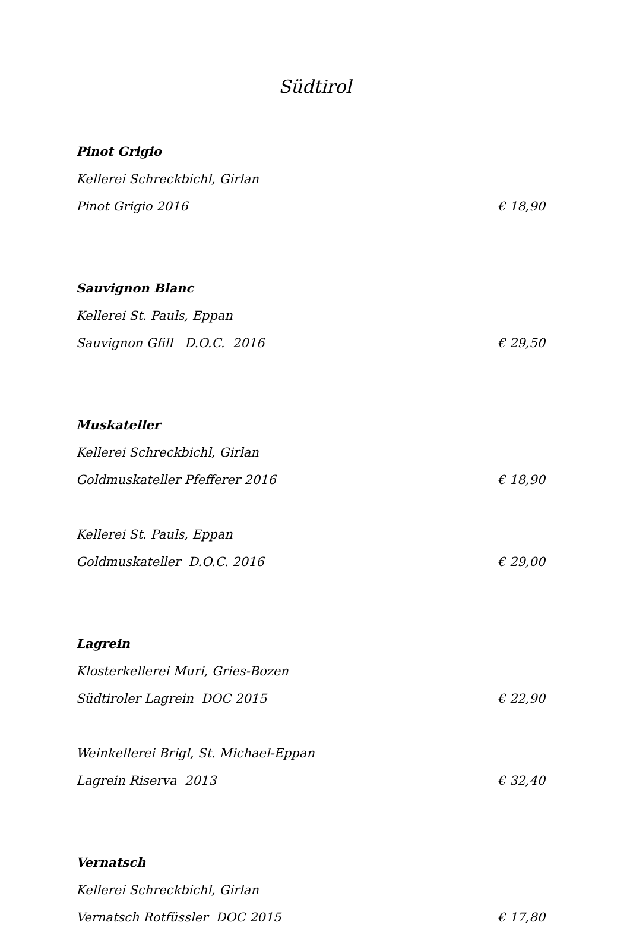Südtirol
Pinot Grigio
Kellerei Schreckbichl, Girlan
Pinot Grigio 2016 € 18,90
Sauvignon Blanc
Kellerei St. Pauls, Eppan
Sauvignon Gfill D.O.C. 2016 € 29,50
Muskateller
Kellerei Schreckbichl, Girlan
Goldmuskateller Pfefferer 2016 € 18,90
Kellerei St. Pauls, Eppan
Goldmuskateller D.O.C. 2016 € 29,00
Lagrein
Klosterkellerei Muri, Gries-Bozen
Südtiroler Lagrein DOC 2015 € 22,90
Weinkellerei Brigl, St. Michael-Eppan
Lagrein Riserva 2013 € 32,40
Vernatsch
Kellerei Schreckbichl, Girlan
Vernatsch Rotfüssler DOC 2015 € 17,80